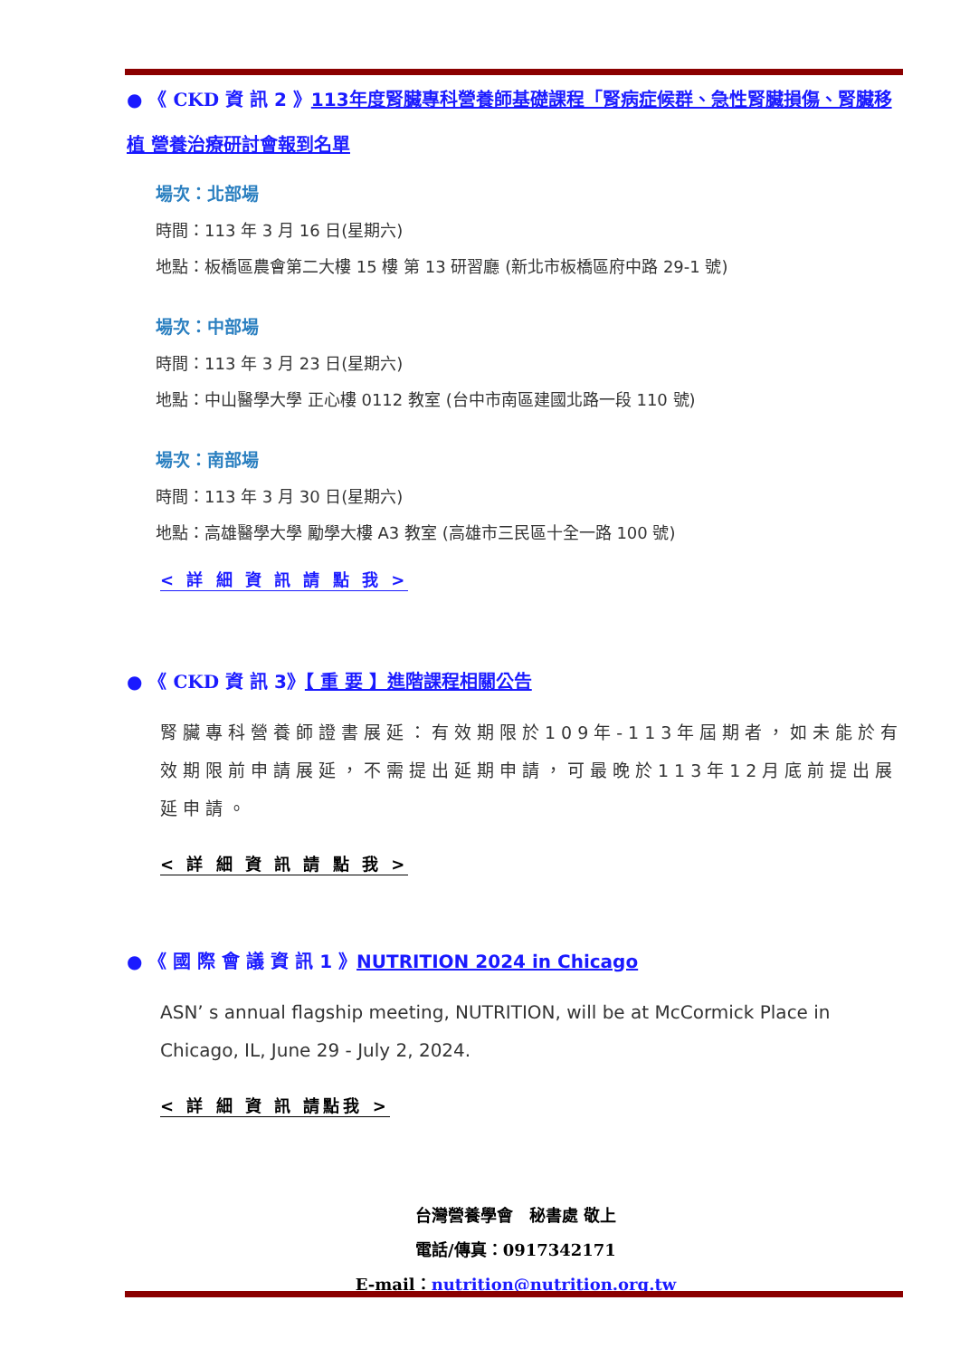● 《 CKD 資 訊 2 》113年度腎臟專科營養師基礎課程「腎病症候群、急性腎臟損傷、腎臟移植 營養治療研討會報到名單
場次：北部場
時間：113 年 3 月 16 日(星期六)
地點：板橋區農會第二大樓 15 樓 第 13 研習廳 (新北市板橋區府中路 29-1 號)
場次：中部場
時間：113 年 3 月 23 日(星期六)
地點：中山醫學大學 正心樓 0112 教室 (台中市南區建國北路一段 110 號)
場次：南部場
時間：113 年 3 月 30 日(星期六)
地點：高雄醫學大學 勵學大樓 A3 教室 (高雄市三民區十全一路 100 號)
< 詳 細 資 訊 請 點 我 >
● 《 CKD 資 訊 3》【 重 要 】進階課程相關公告
腎臟專科營養師證書展延：有效期限於109年-113年屆期者，如未能於有效期限前申請展延，不需提出延期申請，可最晚於113年12月底前提出展延申請。
< 詳 細 資 訊 請 點 我 >
● 《 國 際 會 議 資 訊 1 》NUTRITION 2024 in Chicago
ASN’ s annual flagship meeting, NUTRITION, will be at McCormick Place in Chicago, IL, June 29 - July 2, 2024.
< 詳 細 資 訊 請點我 >
台灣營養學會　秘書處 敬上
電話/傳真：0917342171
E-mail：nutrition@nutrition.org.tw